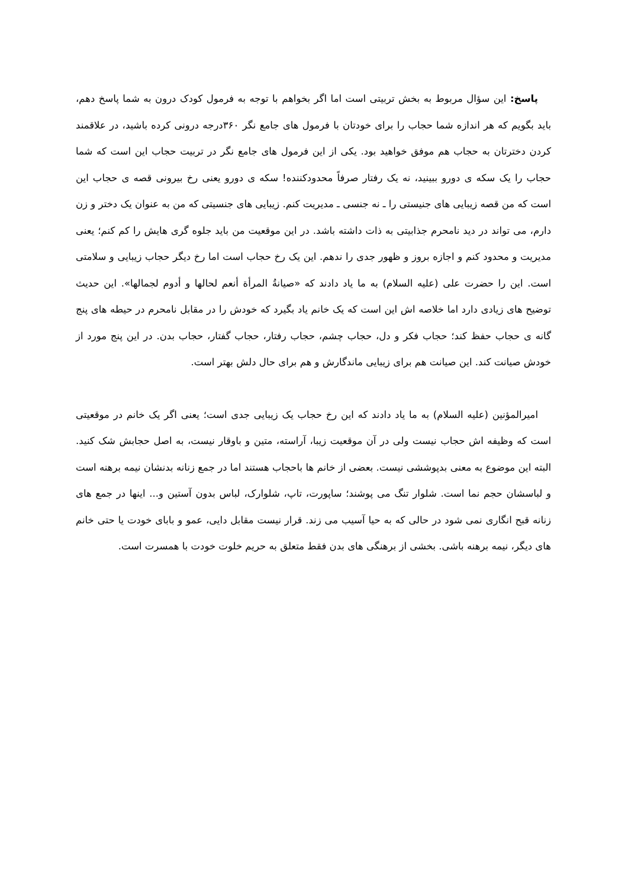پاسخ: این سؤال مربوط به بخش تربیتی است اما اگر بخواهم با توجه به فرمول کودک درون به شما پاسخ دهم، باید بگویم که هر اندازه شما حجاب را برای خودتان با فرمول های جامع نگر ۳۶۰درجه درونی کرده باشید، در علاقمند کردن دخترتان به حجاب هم موفق خواهید بود. یکی از این فرمول های جامع نگر در تربیت حجاب این است که شما حجاب را یک سکه ی دورو ببینید، نه یک رفتار صرفاً محدودکننده! سکه ی دورو یعنی رخ بیرونی قصه ی حجاب این است که من قصه زیبایی های جنیستی را ـ نه جنسی ـ مدیریت کنم. زیبایی های جنسیتی که من به عنوان یک دختر و زن دارم، می تواند در دید نامحرم جذابیتی به ذات داشته باشد. در این موقعیت من باید جلوه گری هایش را کم کنم؛ یعنی مدیریت و محدود کنم و اجازه بروز و ظهور جدی را ندهم. این یک رخ حجاب است اما رخ دیگر حجاب زیبایی و سلامتی است. این را حضرت علی (علیه السلام) به ما یاد دادند که «صیانةُ المرأة أنعم لحالها و أدوم لجمالها». این حدیث توضیح های زیادی دارد اما خلاصه اش این است که یک خانم یاد بگیرد که خودش را در مقابل نامحرم در حیطه های پنج گانه ی حجاب حفظ کند؛ حجاب فکر و دل، حجاب چشم، حجاب رفتار، حجاب گفتار، حجاب بدن. در این پنج مورد از خودش صیانت کند. این صیانت هم برای زیبایی ماندگارش و هم برای حال دلش بهتر است.
امیرالمؤنین (علیه السلام) به ما یاد دادند که این رخ حجاب یک زیبایی جدی است؛ یعنی اگر یک خانم در موقعیتی است که وظیفه اش حجاب نیست ولی در آن موقعیت زیبا، آراسته، متین و باوقار نیست، به اصل حجابش شک کنید. البته این موضوع به معنی بدپوششی نیست. بعضی از خانم ها باحجاب هستند اما در جمع زنانه بدنشان نیمه برهنه است و لباسشان حجم نما است. شلوار تنگ می پوشند؛ ساپورت، تاپ، شلوارک، لباس بدون آستین و... اینها در جمع های زنانه قبح انگاری نمی شود در حالی که به حیا آسیب می زند. قرار نیست مقابل دایی، عمو و بابای خودت یا حتی خانم های دیگر، نیمه برهنه باشی. بخشی از برهنگی های بدن فقط متعلق به حریم خلوت خودت با همسرت است.